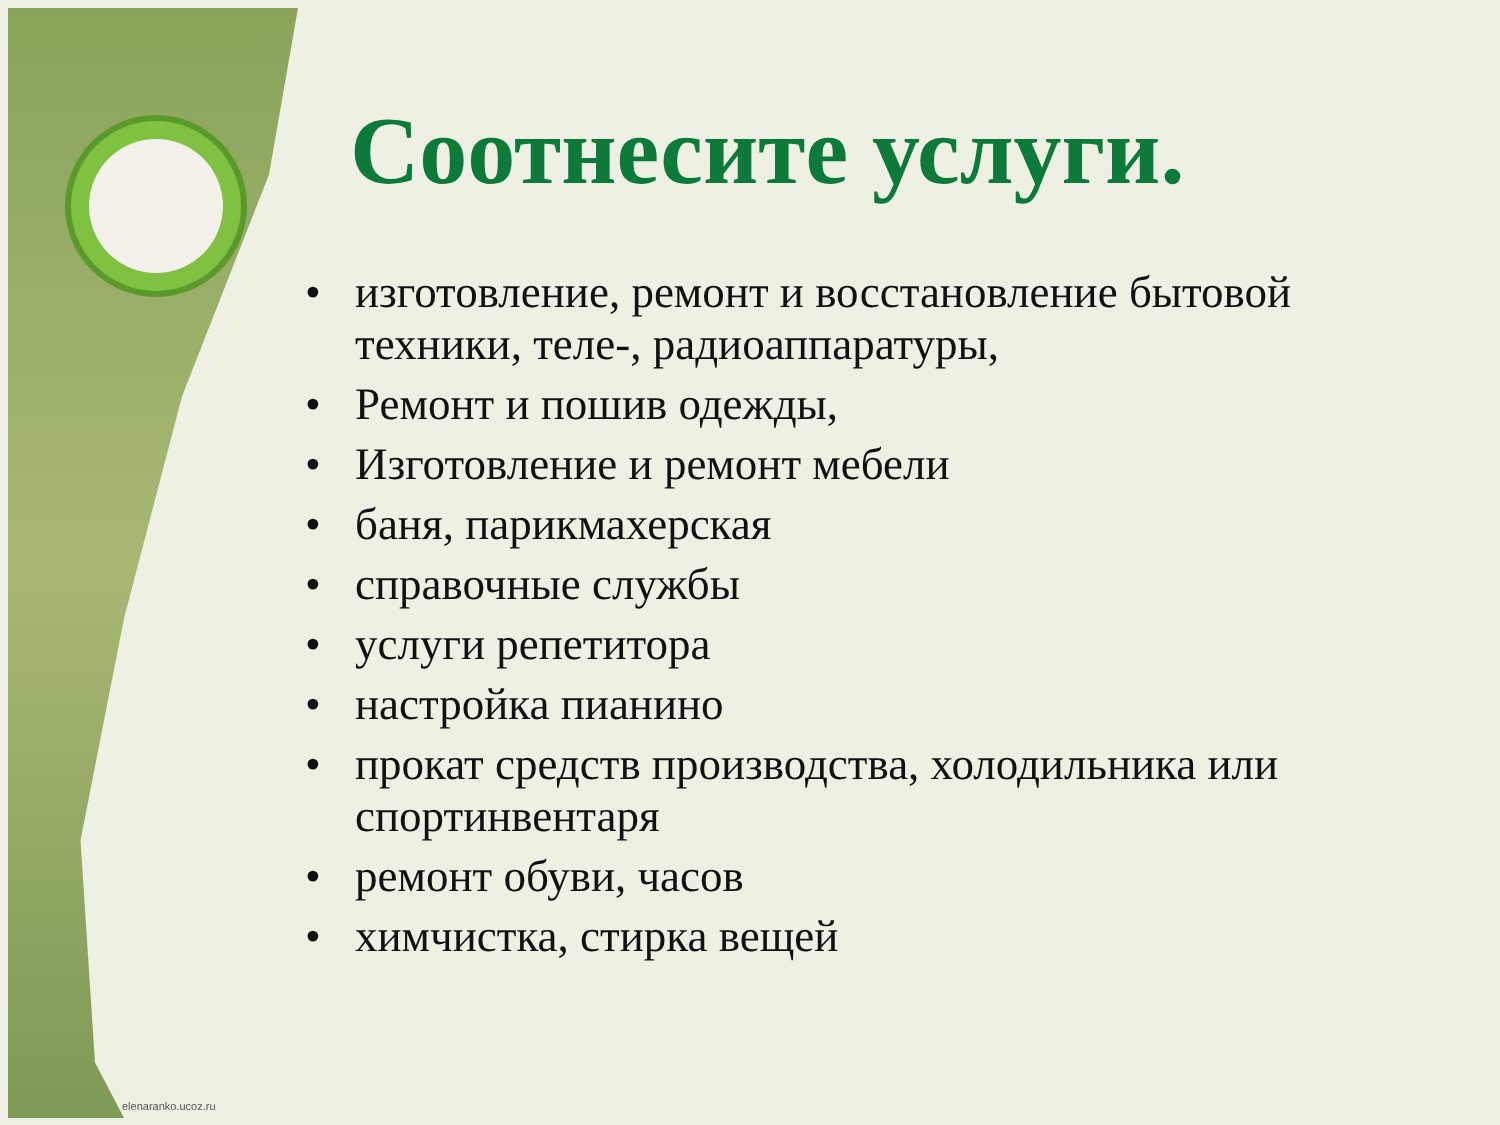Соотнесите услуги.
• изготовление, ремонт и восстановление бытовой техники, теле-, радиоаппаратуры,
• Ремонт и пошив одежды,
• Изготовление и ремонт мебели
• баня, парикмахерская
• справочные службы
• услуги репетитора
• настройка пианино
• прокат средств производства, холодильника или спортинвентаря
• ремонт обуви, часов
• химчистка, стирка вещей
elenaranko.ucoz.ru